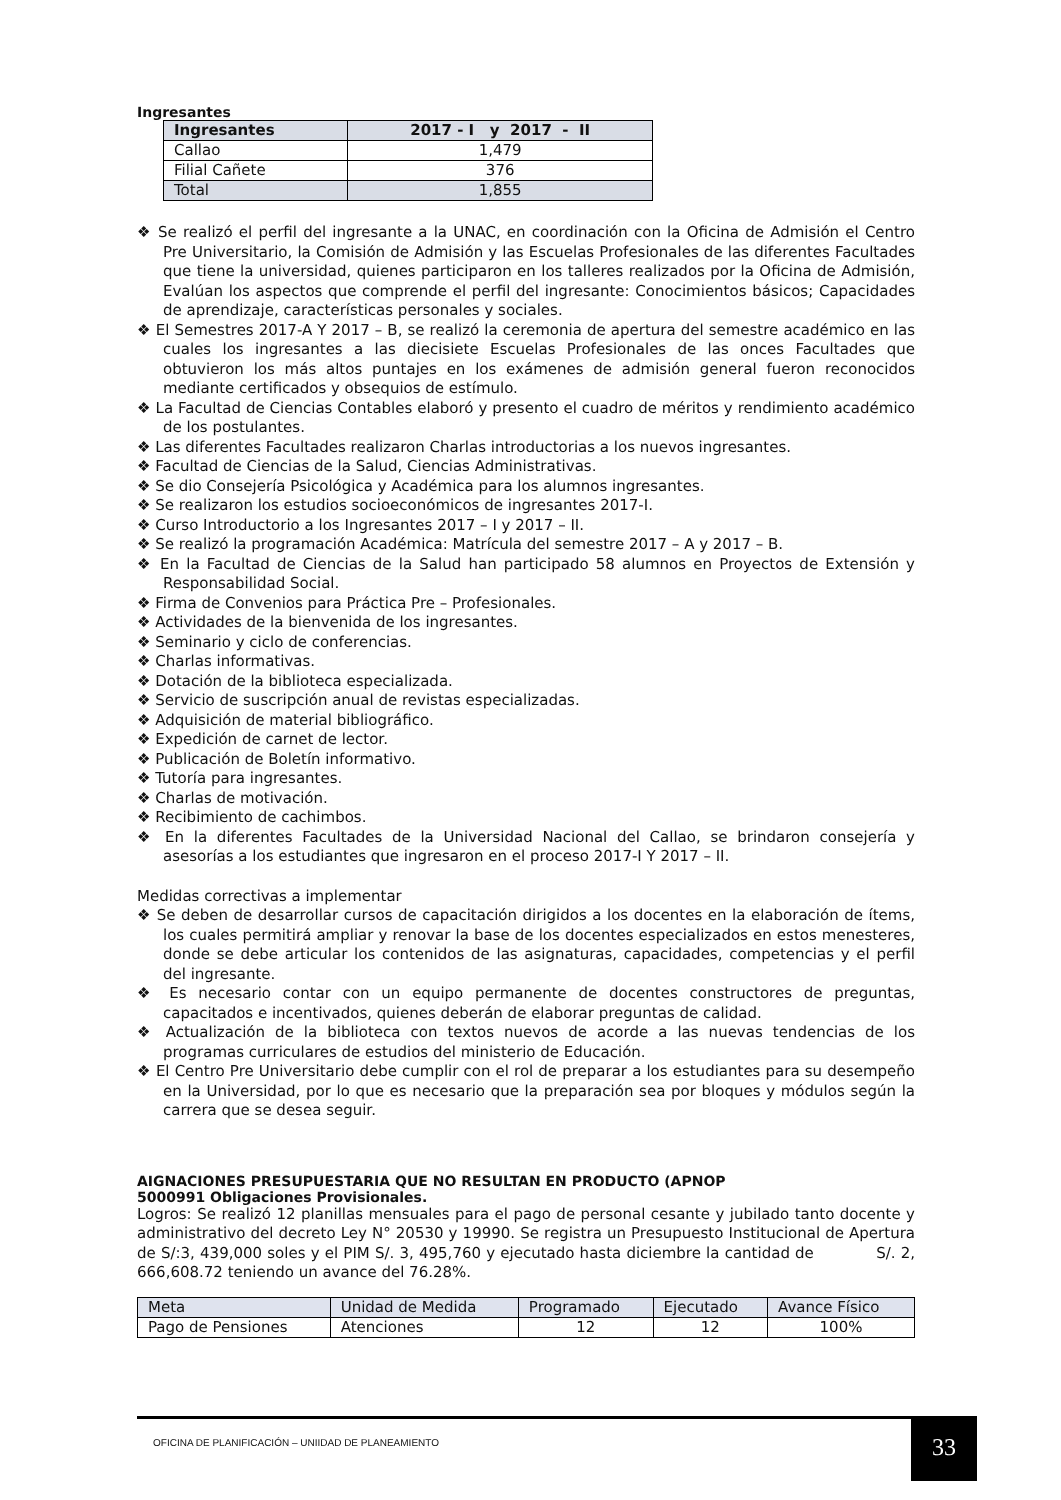Ingresantes
| Ingresantes | 2017 - I y 2017 - II |
| --- | --- |
| Callao | 1,479 |
| Filial Cañete | 376 |
| Total | 1,855 |
❖ Se realizó el perfil del ingresante a la UNAC, en coordinación con la Oficina de Admisión el Centro Pre Universitario, la Comisión de Admisión y las Escuelas Profesionales de las diferentes Facultades que tiene la universidad, quienes participaron en los talleres realizados por la Oficina de Admisión, Evalúan los aspectos que comprende el perfil del ingresante: Conocimientos básicos; Capacidades de aprendizaje, características personales y sociales.
❖ El Semestres 2017-A Y 2017 – B, se realizó la ceremonia de apertura del semestre académico en las cuales los ingresantes a las diecisiete Escuelas Profesionales de las onces Facultades que obtuvieron los más altos puntajes en los exámenes de admisión general fueron reconocidos mediante certificados y obsequios de estímulo.
❖ La Facultad de Ciencias Contables elaboró y presento el cuadro de méritos y rendimiento académico de los postulantes.
❖ Las diferentes Facultades realizaron Charlas introductorias a los nuevos ingresantes.
❖ Facultad de Ciencias de la Salud, Ciencias Administrativas.
❖ Se dio Consejería Psicológica y Académica para los alumnos ingresantes.
❖ Se realizaron los estudios socioeconómicos de ingresantes 2017-I.
❖ Curso Introductorio a los Ingresantes 2017 – I y 2017 – II.
❖ Se realizó la programación Académica: Matrícula del semestre 2017 – A y 2017 – B.
❖ En la Facultad de Ciencias de la Salud han participado 58 alumnos en Proyectos de Extensión y Responsabilidad Social.
❖ Firma de Convenios para Práctica Pre – Profesionales.
❖ Actividades de la bienvenida de los ingresantes.
❖ Seminario y ciclo de conferencias.
❖ Charlas informativas.
❖ Dotación de la biblioteca especializada.
❖ Servicio de suscripción anual de revistas especializadas.
❖ Adquisición de material bibliográfico.
❖ Expedición de carnet de lector.
❖ Publicación de Boletín informativo.
❖ Tutoría para ingresantes.
❖ Charlas de motivación.
❖ Recibimiento de cachimbos.
❖ En la diferentes Facultades de la Universidad Nacional del Callao, se brindaron consejería y asesorías a los estudiantes que ingresaron en el proceso 2017-I Y 2017 – II.
Medidas correctivas a implementar
❖ Se deben de desarrollar cursos de capacitación dirigidos a los docentes en la elaboración de ítems, los cuales permitirá ampliar y renovar la base de los docentes especializados en estos menesteres, donde se debe articular los contenidos de las asignaturas, capacidades, competencias y el perfil del ingresante.
❖ Es necesario contar con un equipo permanente de docentes constructores de preguntas, capacitados e incentivados, quienes deberán de elaborar preguntas de calidad.
❖ Actualización de la biblioteca con textos nuevos de acorde a las nuevas tendencias de los programas curriculares de estudios del ministerio de Educación.
❖ El Centro Pre Universitario debe cumplir con el rol de preparar a los estudiantes para su desempeño en la Universidad, por lo que es necesario que la preparación sea por bloques y módulos según la carrera que se desea seguir.
AIGNACIONES PRESUPUESTARIA QUE NO RESULTAN EN PRODUCTO (APNOP
5000991 Obligaciones Provisionales.
Logros: Se realizó 12 planillas mensuales para el pago de personal cesante y jubilado tanto docente y administrativo del decreto Ley N° 20530 y 19990. Se registra un Presupuesto Institucional de Apertura de S/:3, 439,000 soles y el PIM S/. 3, 495,760 y ejecutado hasta diciembre la cantidad de S/. 2, 666,608.72 teniendo un avance del 76.28%.
| Meta | Unidad de Medida | Programado | Ejecutado | Avance Físico |
| Pago de Pensiones | Atenciones | 12 | 12 | 100% |
OFICINA DE PLANIFICACIÓN – UNIIDAD DE PLANEAMIENTO
33